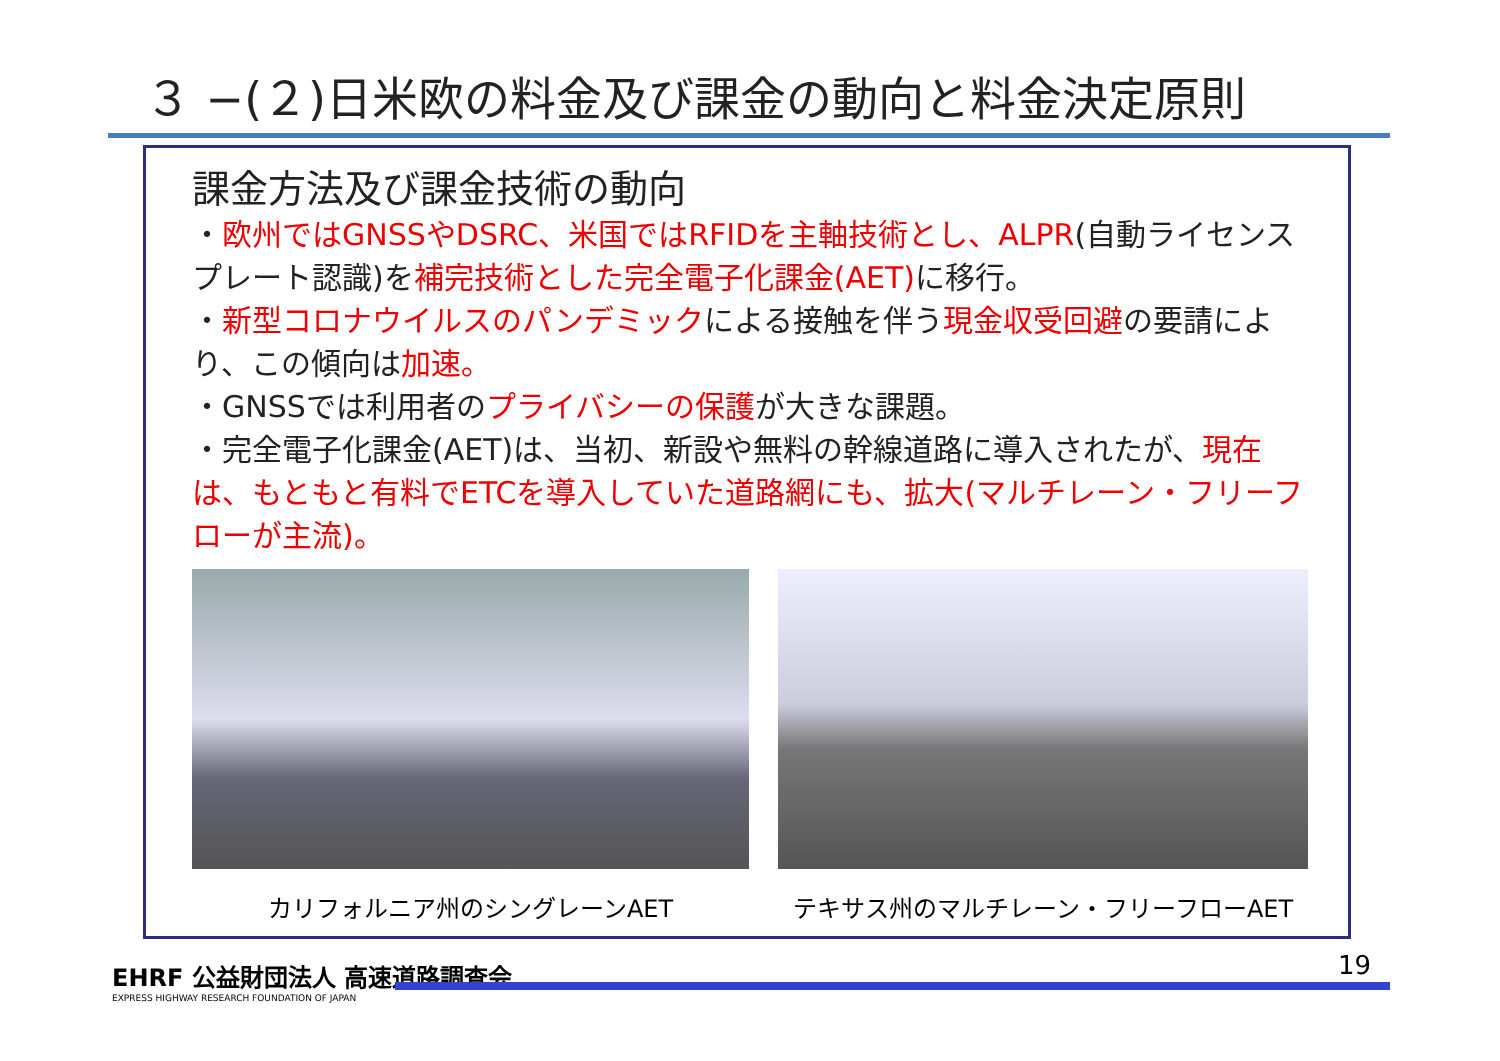３ −(２)日米欧の料金及び課金の動向と料金決定原則
課金方法及び課金技術の動向
・欧州ではGNSSやDSRC、米国ではRFIDを主軸技術とし、ALPR(自動ライセンスプレート認識)を補完技術とした完全電子化課金(AET) に移行。
・新型コロナウイルスのパンデミックによる接触を伴う現金収受回避の要請により、この傾向は加速。
・GNSSでは利用者のプライバシーの保護が大きな課題。
・完全電子化課金(AET)は、当初、新設や無料の幹線道路に導入されたが、現在は、もともと有料でETCを導入していた道路網にも、拡大(マルチレーン・フリーフローが主流)。
カリフォルニア州のシングレーンAET テキサス州のマルチレーン・フリーフローAET
EHRF 公益財団法人 高速道路調査会
EXPRESS HIGHWAY RESEARCH FOUNDATION OF JAPAN
19